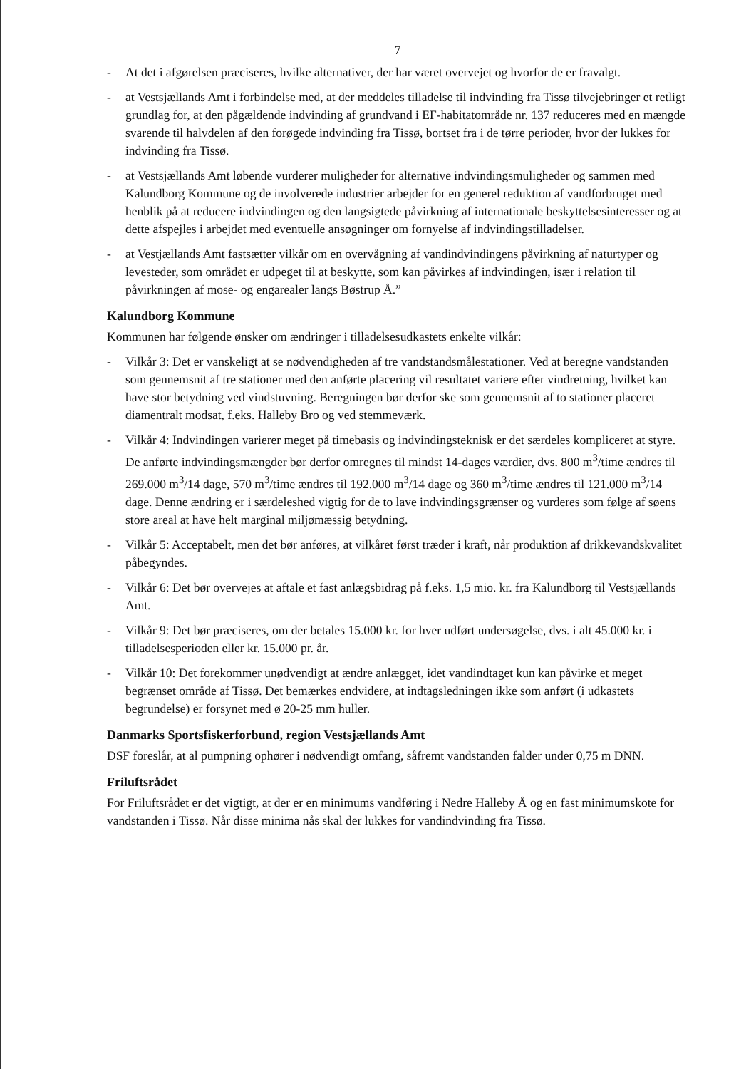7
- At det i afgørelsen præciseres, hvilke alternativer, der har været overvejet og hvorfor de er fravalgt.
- at Vestsjællands Amt i forbindelse med, at der meddeles tilladelse til indvinding fra Tissø tilvejebringer et retligt grundlag for, at den pågældende indvinding af grundvand i EF-habitatområde nr. 137 reduceres med en mængde svarende til halvdelen af den forøgede indvinding fra Tissø, bortset fra i de tørre perioder, hvor der lukkes for indvinding fra Tissø.
- at Vestsjællands Amt løbende vurderer muligheder for alternative indvindingsmuligheder og sammen med Kalundborg Kommune og de involverede industrier arbejder for en generel reduktion af vandforbruget med henblik på at reducere indvindingen og den langsigtede påvirkning af internationale beskyttelsesinteresser og at dette afspejles i arbejdet med eventuelle ansøgninger om fornyelse af indvindingstilladelser.
- at Vestjællands Amt fastsætter vilkår om en overvågning af vandindvindingens påvirkning af naturtyper og levesteder, som området er udpeget til at beskytte, som kan påvirkes af indvindingen, især i relation til påvirkningen af mose- og engarealer langs Bøstrup Å.”
Kalundborg Kommune
Kommunen har følgende ønsker om ændringer i tilladelsesudkastets enkelte vilkår:
- Vilkår 3: Det er vanskeligt at se nødvendigheden af tre vandstandsmålestationer. Ved at beregne vandstanden som gennemsnit af tre stationer med den anførte placering vil resultatet variere efter vindretning, hvilket kan have stor betydning ved vindstuvning. Beregningen bør derfor ske som gennemsnit af to stationer placeret diamentralt modsat, f.eks. Halleby Bro og ved stemmeværk.
- Vilkår 4: Indvindingen varierer meget på timebasis og indvindingsteknisk er det særdeles kompliceret at styre. De anførte indvindingsmængder bør derfor omregnes til mindst 14-dages værdier, dvs. 800 m<sup>3</sup>/time ændres til 269.000 m<sup>3</sup>/14 dage, 570 m<sup>3</sup>/time ændres til 192.000 m<sup>3</sup>/14 dage og 360 m<sup>3</sup>/time ændres til 121.000 m<sup>3</sup>/14 dage. Denne ændring er i særdeleshed vigtig for de to lave indvindingsgrænser og vurderes som følge af søens store areal at have helt marginal miljømæssig betydning.
- Vilkår 5: Acceptabelt, men det bør anføres, at vilkåret først træder i kraft, når produktion af drikkevandskvalitet påbegyndes.
- Vilkår 6: Det bør overvejes at aftale et fast anlægsbidrag på f.eks. 1,5 mio. kr. fra Kalundborg til Vestsjællands Amt.
- Vilkår 9: Det bør præciseres, om der betales 15.000 kr. for hver udført undersøgelse, dvs. i alt 45.000 kr. i tilladelsesperioden eller kr. 15.000 pr. år.
- Vilkår 10: Det forekommer unødvendigt at ændre anlægget, idet vandindtaget kun kan påvirke et meget begrænset område af Tissø. Det bemærkes endvidere, at indtagsledningen ikke som anført (i udkastets begrundelse) er forsynet med ø 20-25 mm huller.
Danmarks Sportsfiskerforbund, region Vestsjællands Amt
DSF foreslår, at al pumpning ophører i nødvendigt omfang, såfremt vandstanden falder under 0,75 m DNN.
Friluftsrådet
For Friluftsrådet er det vigtigt, at der er en minimums vandføring i Nedre Halleby Å og en fast minimumskote for vandstanden i Tissø. Når disse minima nås skal der lukkes for vandindvinding fra Tissø.